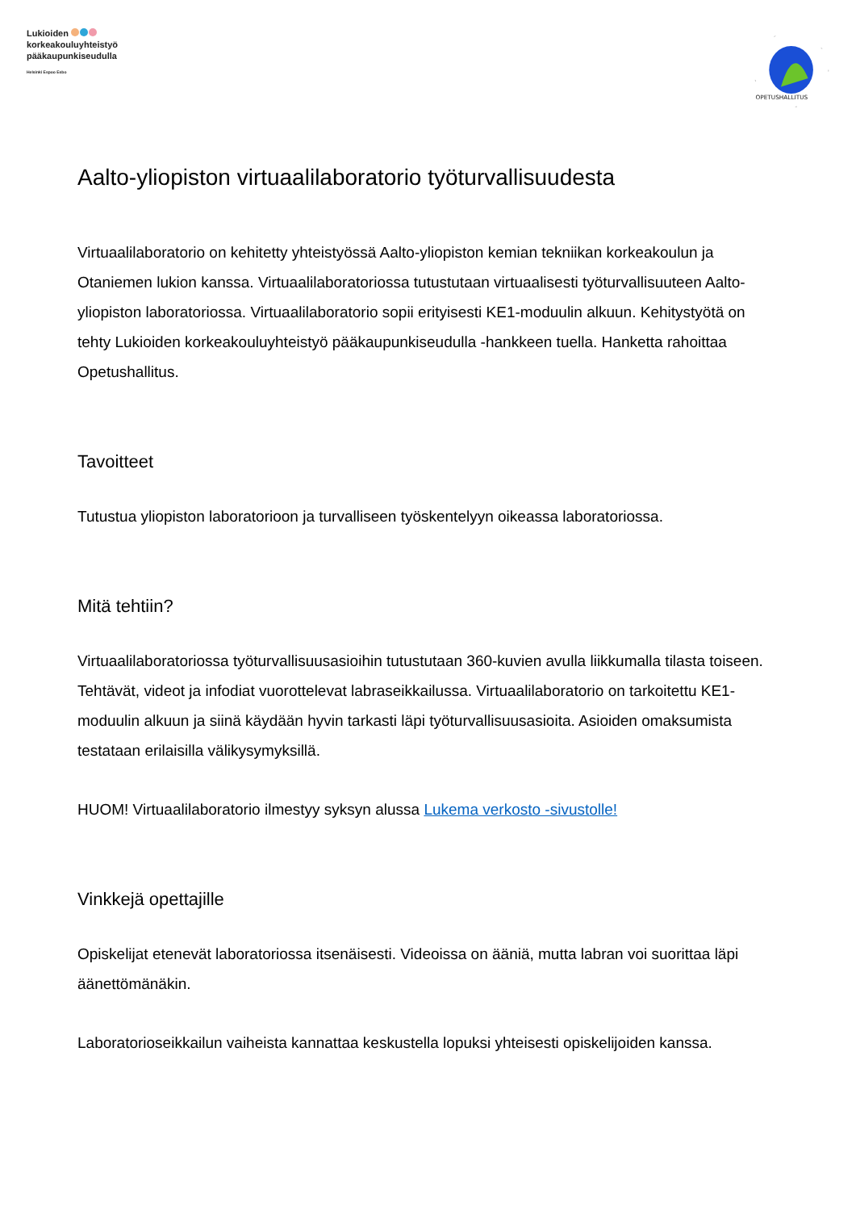Lukioiden
korkeakouluyhteistyö
pääkaupunkiseudulla
Helsinki Espoo Esbo
OPETUSHALLITUS
Aalto-yliopiston virtuaalilaboratorio työturvallisuudesta
Virtuaalilaboratorio on kehitetty yhteistyössä Aalto-yliopiston kemian tekniikan korkeakoulun ja Otaniemen lukion kanssa. Virtuaalilaboratoriossa tutustutaan virtuaalisesti työturvallisuuteen Aalto-yliopiston laboratoriossa. Virtuaalilaboratorio sopii erityisesti KE1-moduulin alkuun. Kehitystyötä on tehty Lukioiden korkeakouluyhteistyö pääkaupunkiseudulla -hankkeen tuella. Hanketta rahoittaa Opetushallitus.
Tavoitteet
Tutustua yliopiston laboratorioon ja turvalliseen työskentelyyn oikeassa laboratoriossa.
Mitä tehtiin?
Virtuaalilaboratoriossa työturvallisuusasioihin tutustutaan 360-kuvien avulla liikkumalla tilasta toiseen. Tehtävät, videot ja infodiat vuorottelevat labraseikkailussa. Virtuaalilaboratorio on tarkoitettu KE1-moduulin alkuun ja siinä käydään hyvin tarkasti läpi työturvallisuusasioita. Asioiden omaksumista testataan erilaisilla välikysymyksillä.
HUOM! Virtuaalilaboratorio ilmestyy syksyn alussa Lukema verkosto -sivustolle!
Vinkkejä opettajille
Opiskelijat etenevät laboratoriossa itsenäisesti. Videoissa on ääniä, mutta labran voi suorittaa läpi äänettömänäkin.
Laboratorioseikkailun vaiheista kannattaa keskustella lopuksi yhteisesti opiskelijoiden kanssa.